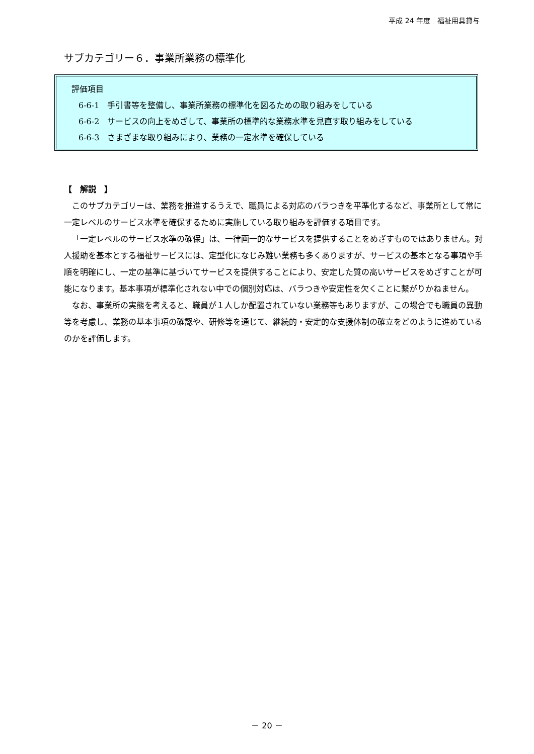平成 24 年度　福祉用具貸与
サブカテゴリー６．事業所業務の標準化
評価項目
6-6-1　手引書等を整備し、事業所業務の標準化を図るための取り組みをしている
6-6-2　サービスの向上をめざして、事業所の標準的な業務水準を見直す取り組みをしている
6-6-3　さまざまな取り組みにより、業務の一定水準を確保している
【　解説　】
このサブカテゴリーは、業務を推進するうえで、職員による対応のバラつきを平準化するなど、事業所として常に一定レベルのサービス水準を確保するために実施している取り組みを評価する項目です。
「一定レベルのサービス水準の確保」は、一律画一的なサービスを提供することをめざすものではありません。対人援助を基本とする福祉サービスには、定型化になじみ難い業務も多くありますが、サービスの基本となる事項や手順を明確にし、一定の基準に基づいてサービスを提供することにより、安定した質の高いサービスをめざすことが可能になります。基本事項が標準化されない中での個別対応は、バラつきや安定性を欠くことに繋がりかねません。
なお、事業所の実態を考えると、職員が１人しか配置されていない業務等もありますが、この場合でも職員の異動等を考慮し、業務の基本事項の確認や、研修等を通じて、継続的・安定的な支援体制の確立をどのように進めているのかを評価します。
－ 20 －